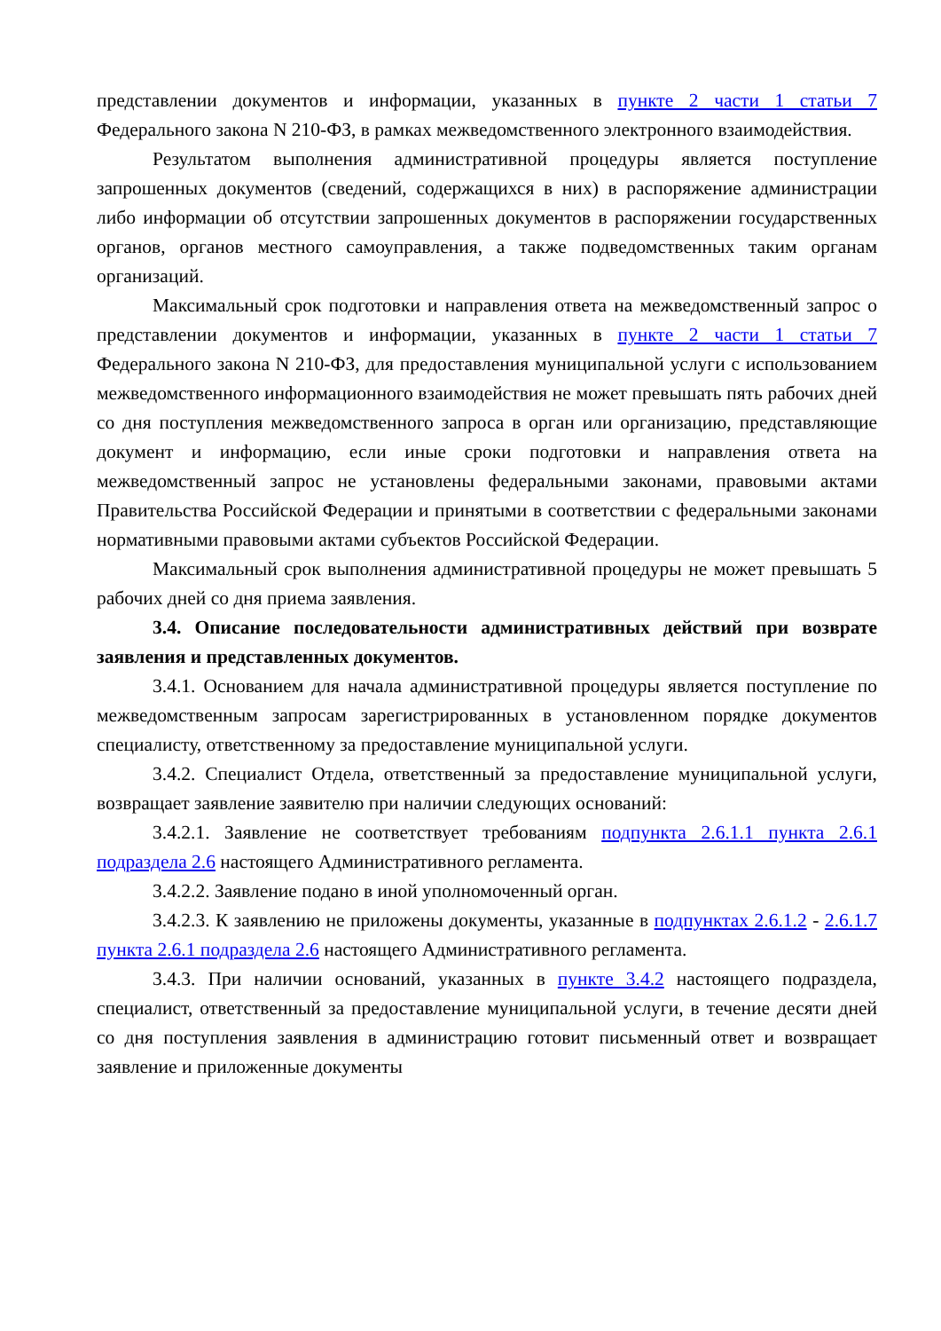представлении документов и информации, указанных в пункте 2 части 1 статьи 7 Федерального закона N 210-ФЗ, в рамках межведомственного электронного взаимодействия.
Результатом выполнения административной процедуры является поступление запрошенных документов (сведений, содержащихся в них) в распоряжение администрации либо информации об отсутствии запрошенных документов в распоряжении государственных органов, органов местного самоуправления, а также подведомственных таким органам организаций.
Максимальный срок подготовки и направления ответа на межведомственный запрос о представлении документов и информации, указанных в пункте 2 части 1 статьи 7 Федерального закона N 210-ФЗ, для предоставления муниципальной услуги с использованием межведомственного информационного взаимодействия не может превышать пять рабочих дней со дня поступления межведомственного запроса в орган или организацию, представляющие документ и информацию, если иные сроки подготовки и направления ответа на межведомственный запрос не установлены федеральными законами, правовыми актами Правительства Российской Федерации и принятыми в соответствии с федеральными законами нормативными правовыми актами субъектов Российской Федерации.
Максимальный срок выполнения административной процедуры не может превышать 5 рабочих дней со дня приема заявления.
3.4. Описание последовательности административных действий при возврате заявления и представленных документов.
3.4.1. Основанием для начала административной процедуры является поступление по межведомственным запросам зарегистрированных в установленном порядке документов специалисту, ответственному за предоставление муниципальной услуги.
3.4.2. Специалист Отдела, ответственный за предоставление муниципальной услуги, возвращает заявление заявителю при наличии следующих оснований:
3.4.2.1. Заявление не соответствует требованиям подпункта 2.6.1.1 пункта 2.6.1 подраздела 2.6 настоящего Административного регламента.
3.4.2.2. Заявление подано в иной уполномоченный орган.
3.4.2.3. К заявлению не приложены документы, указанные в подпунктах 2.6.1.2 - 2.6.1.7 пункта 2.6.1 подраздела 2.6 настоящего Административного регламента.
3.4.3. При наличии оснований, указанных в пункте 3.4.2 настоящего подраздела, специалист, ответственный за предоставление муниципальной услуги, в течение десяти дней со дня поступления заявления в администрацию готовит письменный ответ и возвращает заявление и приложенные документы